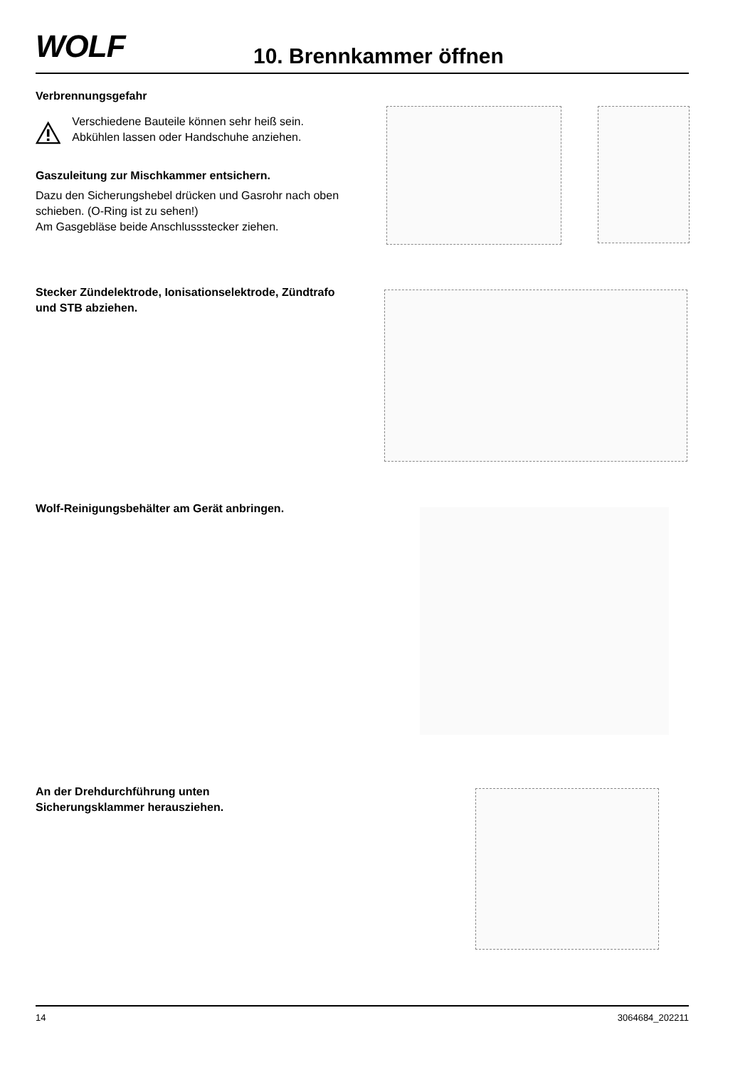WOLF 10. Brennkammer öffnen
Verbrennungsgefahr
Verschiedene Bauteile können sehr heiß sein. Abkühlen lassen oder Handschuhe anziehen.
Gaszuleitung zur Mischkammer entsichern.
Dazu den Sicherungshebel drücken und Gasrohr nach oben schieben. (O-Ring ist zu sehen!)
Am Gasgebläse beide Anschlussstecker ziehen.
Stecker Zündelektrode, Ionisationselektrode, Zündtrafo und STB abziehen.
Wolf-Reinigungsbehälter am Gerät anbringen.
An der Drehdurchführung unten
Sicherungsklammer herausziehen.
14 3064684_202211